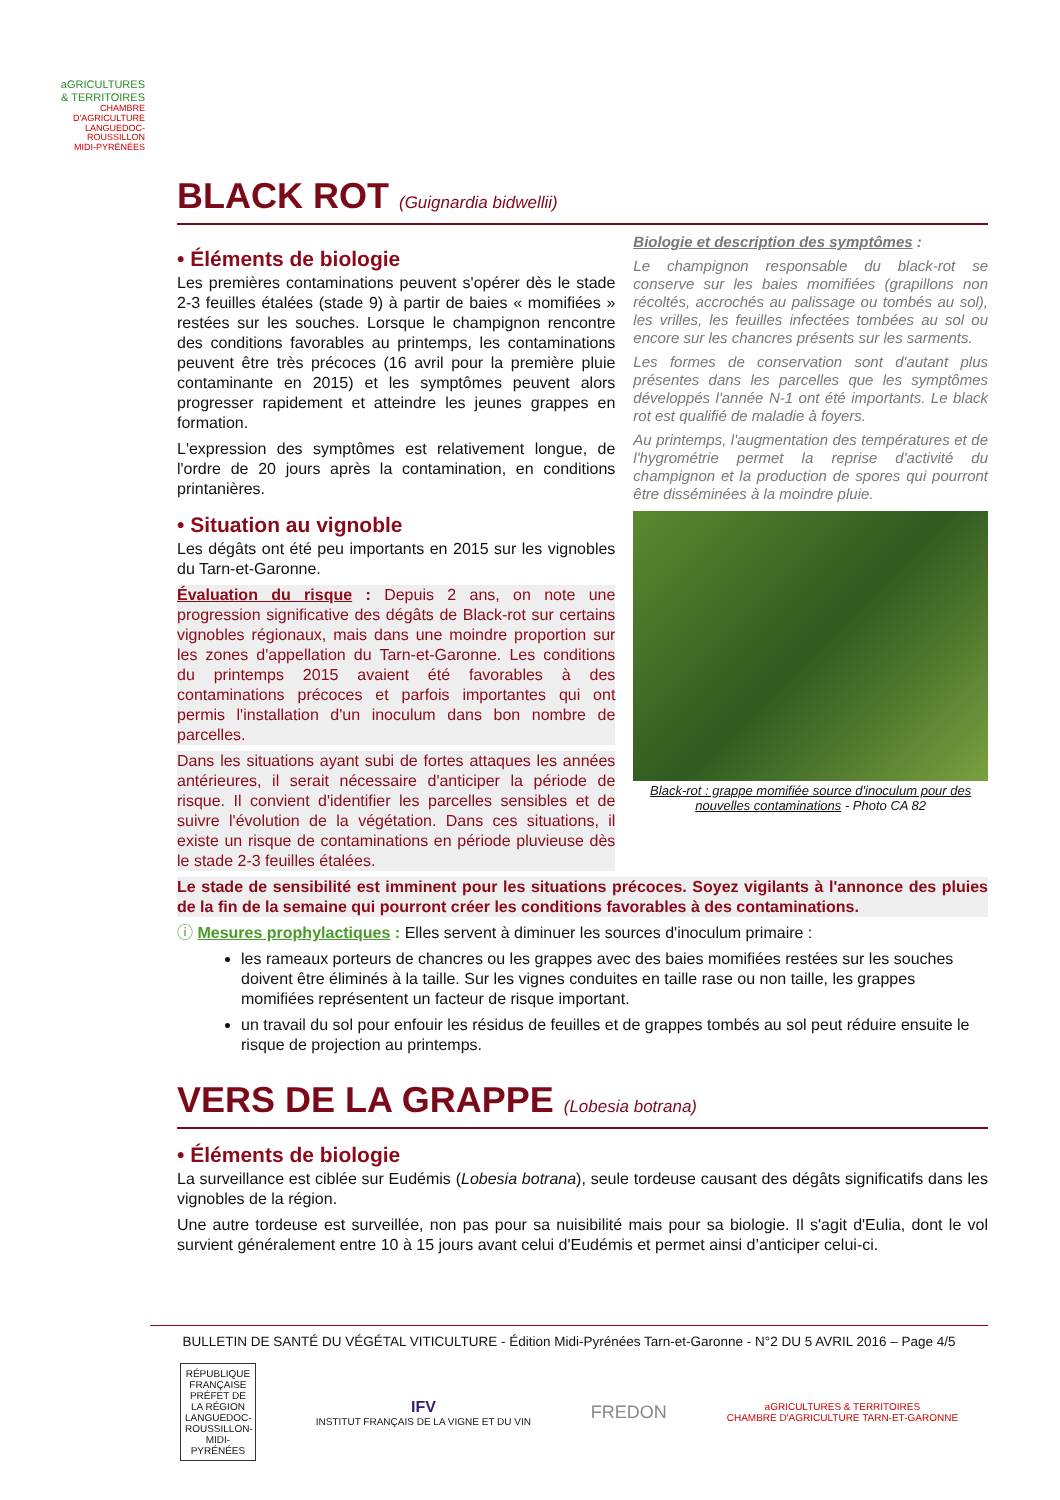aGRICULTURES
& TERRITOIRES
CHAMBRE D'AGRICULTURE
LANGUEDOC-ROUSSILLON
MIDI-PYRÉNÉES
BLACK ROT (Guignardia bidwellii)
• Éléments de biologie
Les premières contaminations peuvent s'opérer dès le stade 2-3 feuilles étalées (stade 9) à partir de baies « momifiées » restées sur les souches. Lorsque le champignon rencontre des conditions favorables au printemps, les contaminations peuvent être très précoces (16 avril pour la première pluie contaminante en 2015) et les symptômes peuvent alors progresser rapidement et atteindre les jeunes grappes en formation.
L'expression des symptômes est relativement longue, de l'ordre de 20 jours après la contamination, en conditions printanières.
• Situation au vignoble
Les dégâts ont été peu importants en 2015 sur les vignobles du Tarn-et-Garonne.
Évaluation du risque : Depuis 2 ans, on note une progression significative des dégâts de Black-rot sur certains vignobles régionaux, mais dans une moindre proportion sur les zones d'appellation du Tarn-et-Garonne. Les conditions du printemps 2015 avaient été favorables à des contaminations précoces et parfois importantes qui ont permis l'installation d'un inoculum dans bon nombre de parcelles.
Dans les situations ayant subi de fortes attaques les années antérieures, il serait nécessaire d'anticiper la période de risque. Il convient d'identifier les parcelles sensibles et de suivre l'évolution de la végétation. Dans ces situations, il existe un risque de contaminations en période pluvieuse dès le stade 2-3 feuilles étalées.
Biologie et description des symptômes :
Le champignon responsable du black-rot se conserve sur les baies momifiées (grapillons non récoltés, accrochés au palissage ou tombés au sol), les vrilles, les feuilles infectées tombées au sol ou encore sur les chancres présents sur les sarments.
Les formes de conservation sont d'autant plus présentes dans les parcelles que les symptômes développés l'année N-1 ont été importants. Le black rot est qualifié de maladie à foyers.
Au printemps, l'augmentation des températures et de l'hygrométrie permet la reprise d'activité du champignon et la production de spores qui pourront être disséminées à la moindre pluie.
Black-rot : grappe momifiée source d'inoculum pour des nouvelles contaminations - Photo CA 82
Le stade de sensibilité est imminent pour les situations précoces. Soyez vigilants à l'annonce des pluies de la fin de la semaine qui pourront créer les conditions favorables à des contaminations.
ⓘ Mesures prophylactiques : Elles servent à diminuer les sources d'inoculum primaire :
les rameaux porteurs de chancres ou les grappes avec des baies momifiées restées sur les souches doivent être éliminés à la taille. Sur les vignes conduites en taille rase ou non taille, les grappes momifiées représentent un facteur de risque important.
un travail du sol pour enfouir les résidus de feuilles et de grappes tombés au sol peut réduire ensuite le risque de projection au printemps.
VERS DE LA GRAPPE (Lobesia botrana)
• Éléments de biologie
La surveillance est ciblée sur Eudémis (Lobesia botrana), seule tordeuse causant des dégâts significatifs dans les vignobles de la région.
Une autre tordeuse est surveillée, non pas pour sa nuisibilité mais pour sa biologie. Il s'agit d'Eulia, dont le vol survient généralement entre 10 à 15 jours avant celui d'Eudémis et permet ainsi d’anticiper celui-ci.
BULLETIN DE SANTÉ DU VÉGÉTAL VITICULTURE - Édition Midi-Pyrénées Tarn-et-Garonne - N°2 DU 5 AVRIL 2016 – Page 4/5
RÉPUBLIQUE FRANÇAISE
PRÉFET DE LA RÉGION LANGUEDOC-ROUSSILLON-MIDI-PYRÉNÉES
IFV
INSTITUT FRANÇAIS DE LA VIGNE ET DU VIN
FREDON
aGRICULTURES & TERRITOIRES
CHAMBRE D'AGRICULTURE TARN-ET-GARONNE